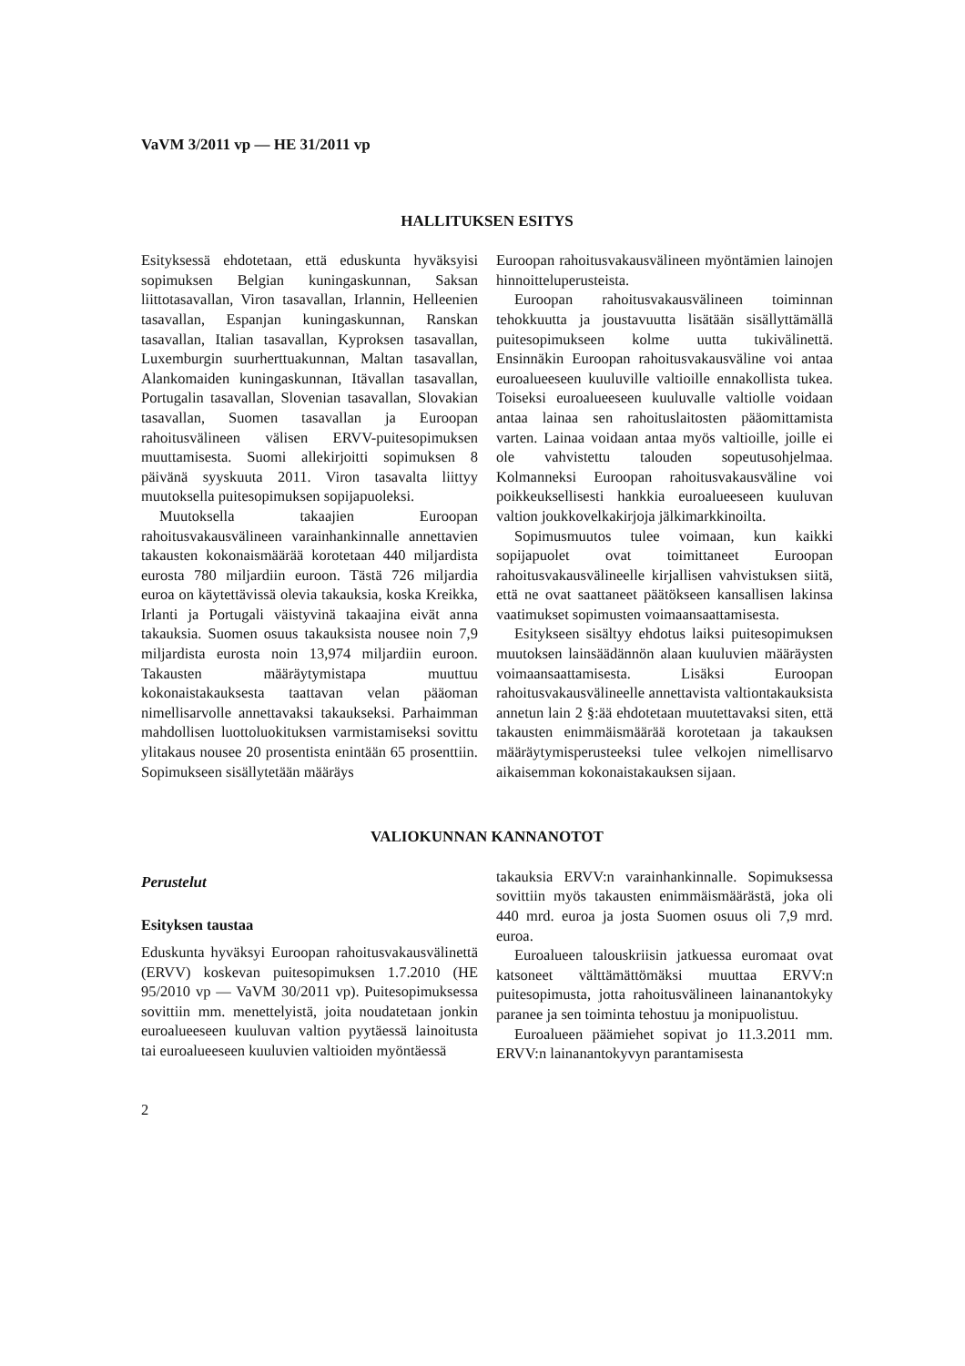VaVM 3/2011 vp — HE 31/2011 vp
HALLITUKSEN ESITYS
Esityksessä ehdotetaan, että eduskunta hyväksyisi sopimuksen Belgian kuningaskunnan, Saksan liittotasavallan, Viron tasavallan, Irlannin, Helleenien tasavallan, Espanjan kuningaskunnan, Ranskan tasavallan, Italian tasavallan, Kyproksen tasavallan, Luxemburgin suurherttuakunnan, Maltan tasavallan, Alankomaiden kuningaskunnan, Itävallan tasavallan, Portugalin tasavallan, Slovenian tasavallan, Slovakian tasavallan, Suomen tasavallan ja Euroopan rahoitusvälineen välisen ERVV-puitesopimuksen muuttamisesta. Suomi allekirjoitti sopimuksen 8 päivänä syyskuuta 2011. Viron tasavalta liittyy muutoksella puitesopimuksen sopijapuoleksi.
Muutoksella takaajien Euroopan rahoitusvakausvälineen varainhankinnalle annettavien takausten kokonaismäärää korotetaan 440 miljardista eurosta 780 miljardiin euroon. Tästä 726 miljardia euroa on käytettävissä olevia takauksia, koska Kreikka, Irlanti ja Portugali väistyvinä takaajina eivät anna takauksia. Suomen osuus takauksista nousee noin 7,9 miljardista eurosta noin 13,974 miljardiin euroon. Takausten määräytymistapa muuttuu kokonaistakauksesta taattavan velan pääoman nimellisarvolle annettavaksi takaukseksi. Parhaimman mahdollisen luottoluokituksen varmistamiseksi sovittu ylitakaus nousee 20 prosentista enintään 65 prosenttiin. Sopimukseen sisällytetään määräys
Euroopan rahoitusvakausvälineen myöntämien lainojen hinnoitteluperusteista.
Euroopan rahoitusvakausvälineen toiminnan tehokkuutta ja joustavuutta lisätään sisällyttämällä puitesopimukseen kolme uutta tukivälinettä. Ensinnäkin Euroopan rahoitusvakausväline voi antaa euroalueeseen kuuluville valtioille ennakollista tukea. Toiseksi euroalueeseen kuuluvalle valtiolle voidaan antaa lainaa sen rahoituslaitosten pääomittamista varten. Lainaa voidaan antaa myös valtioille, joille ei ole vahvistettu talouden sopeutusohjelmaa. Kolmanneksi Euroopan rahoitusvakausväline voi poikkeuksellisesti hankkia euroalueeseen kuuluvan valtion joukkovelkakirjoja jälkimarkkinoilta.
Sopimusmuutos tulee voimaan, kun kaikki sopijapuolet ovat toimittaneet Euroopan rahoitusvakausvälineelle kirjallisen vahvistuksen siitä, että ne ovat saattaneet päätökseen kansallisen lakinsa vaatimukset sopimusten voimaansaattamisesta.
Esitykseen sisältyy ehdotus laiksi puitesopimuksen muutoksen lainsäädännön alaan kuuluvien määräysten voimaansaattamisesta. Lisäksi Euroopan rahoitusvakausvälineelle annettavista valtiontakauksista annetun lain 2 §:ää ehdotetaan muutettavaksi siten, että takausten enimmäismäärää korotetaan ja takauksen määräytymisperusteeksi tulee velkojen nimellisarvo aikaisemman kokonaistakauksen sijaan.
VALIOKUNNAN KANNANOTOT
Perustelut
Esityksen taustaa
Eduskunta hyväksyi Euroopan rahoitusvakausvälinettä (ERVV) koskevan puitesopimuksen 1.7.2010 (HE 95/2010 vp — VaVM 30/2011 vp). Puitesopimuksessa sovittiin mm. menettelyistä, joita noudatetaan jonkin euroalueeseen kuuluvan valtion pyytäessä lainoitusta tai euroalueeseen kuuluvien valtioiden myöntäessä
takauksia ERVV:n varainhankinnalle. Sopimuksessa sovittiin myös takausten enimmäismäärästä, joka oli 440 mrd. euroa ja josta Suomen osuus oli 7,9 mrd. euroa.
Euroalueen talouskriisin jatkuessa euromaat ovat katsoneet välttämättömäksi muuttaa ERVV:n puitesopimusta, jotta rahoitusvälineen lainanantokyky paranee ja sen toiminta tehostuu ja monipuolistuu.
Euroalueen päämiehet sopivat jo 11.3.2011 mm. ERVV:n lainanantokyvyn parantamisesta
2